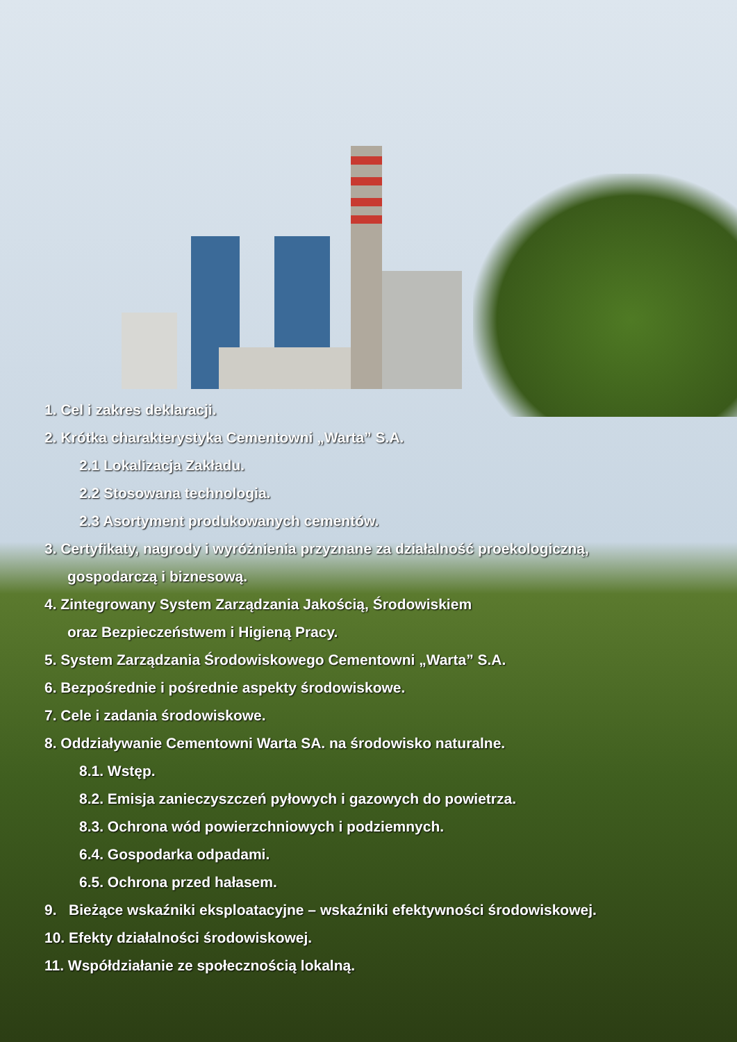1. Cel i zakres deklaracji.
2. Krótka charakterystyka Cementowni „Warta” S.A.
2.1 Lokalizacja Zakładu.
2.2 Stosowana technologia.
2.3 Asortyment produkowanych cementów.
3. Certyfikaty, nagrody i wyróżnienia przyznane za działalność proekologiczną,
gospodarczą i biznesową.
4. Zintegrowany System Zarządzania Jakością, Środowiskiem
oraz Bezpieczeństwem i Higieną Pracy.
5. System Zarządzania Środowiskowego Cementowni „Warta” S.A.
6. Bezpośrednie i pośrednie aspekty środowiskowe.
7. Cele i zadania środowiskowe.
8. Oddziaływanie Cementowni Warta SA. na środowisko naturalne.
8.1. Wstęp.
8.2. Emisja zanieczyszczeń pyłowych i gazowych do powietrza.
8.3. Ochrona wód powierzchniowych i podziemnych.
6.4. Gospodarka odpadami.
6.5. Ochrona przed hałasem.
9. Bieżące wskaźniki eksploatacyjne – wskaźniki efektywności środowiskowej.
10. Efekty działalności środowiskowej.
11. Współdziałanie ze społecznością lokalną.